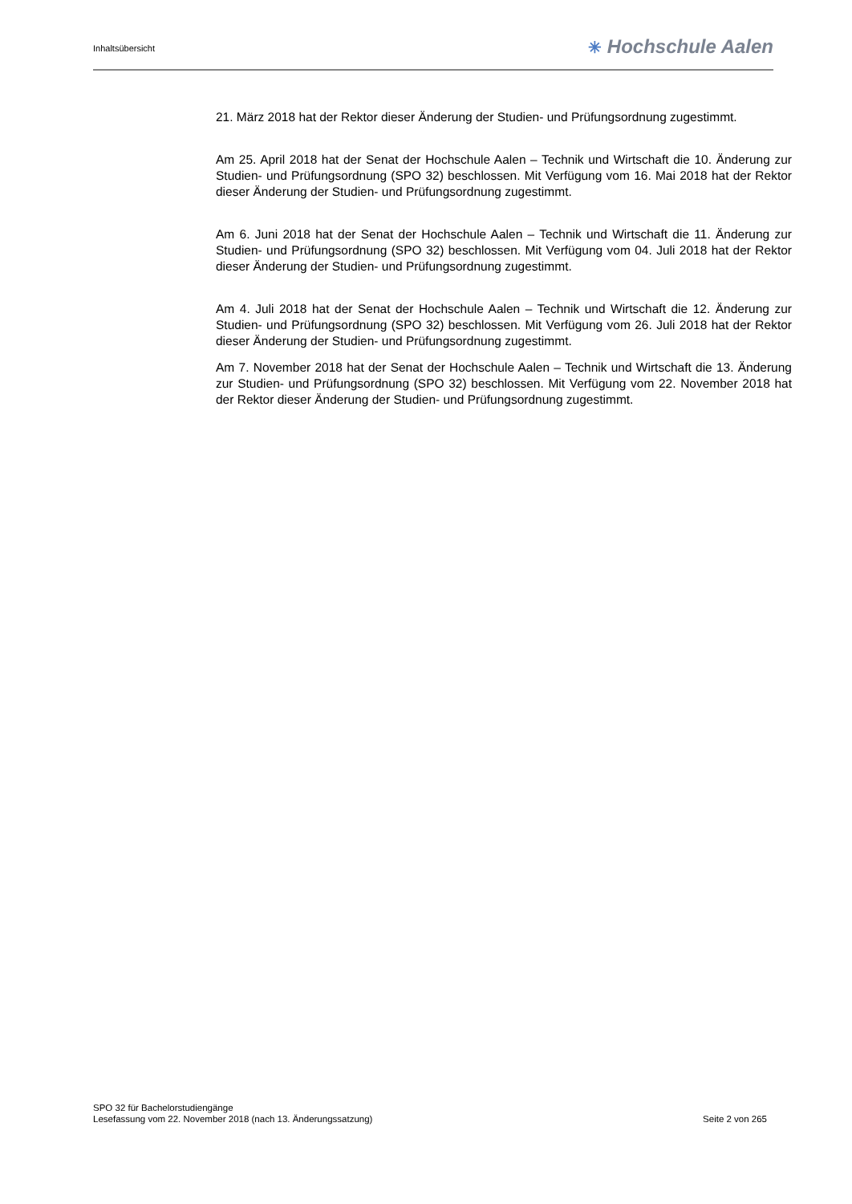Inhaltsübersicht
✳ Hochschule Aalen
21. März 2018 hat der Rektor dieser Änderung der Studien- und Prüfungsordnung zugestimmt.
Am 25. April 2018 hat der Senat der Hochschule Aalen – Technik und Wirtschaft die 10. Änderung zur Studien- und Prüfungsordnung (SPO 32) beschlossen. Mit Verfügung vom 16. Mai 2018 hat der Rektor dieser Änderung der Studien- und Prüfungsordnung zugestimmt.
Am 6. Juni 2018 hat der Senat der Hochschule Aalen – Technik und Wirtschaft die 11. Änderung zur Studien- und Prüfungsordnung (SPO 32) beschlossen. Mit Verfügung vom 04. Juli 2018 hat der Rektor dieser Änderung der Studien- und Prüfungsordnung zugestimmt.
Am 4. Juli 2018 hat der Senat der Hochschule Aalen – Technik und Wirtschaft die 12. Änderung zur Studien- und Prüfungsordnung (SPO 32) beschlossen. Mit Verfügung vom 26. Juli 2018 hat der Rektor dieser Änderung der Studien- und Prüfungsordnung zugestimmt.
Am 7. November 2018 hat der Senat der Hochschule Aalen – Technik und Wirtschaft die 13. Änderung zur Studien- und Prüfungsordnung (SPO 32) beschlossen. Mit Verfügung vom 22. November 2018 hat der Rektor dieser Änderung der Studien- und Prüfungsordnung zugestimmt.
SPO 32 für Bachelorstudiengänge
Lesefassung vom 22. November 2018 (nach 13. Änderungssatzung) Seite 2 von 265